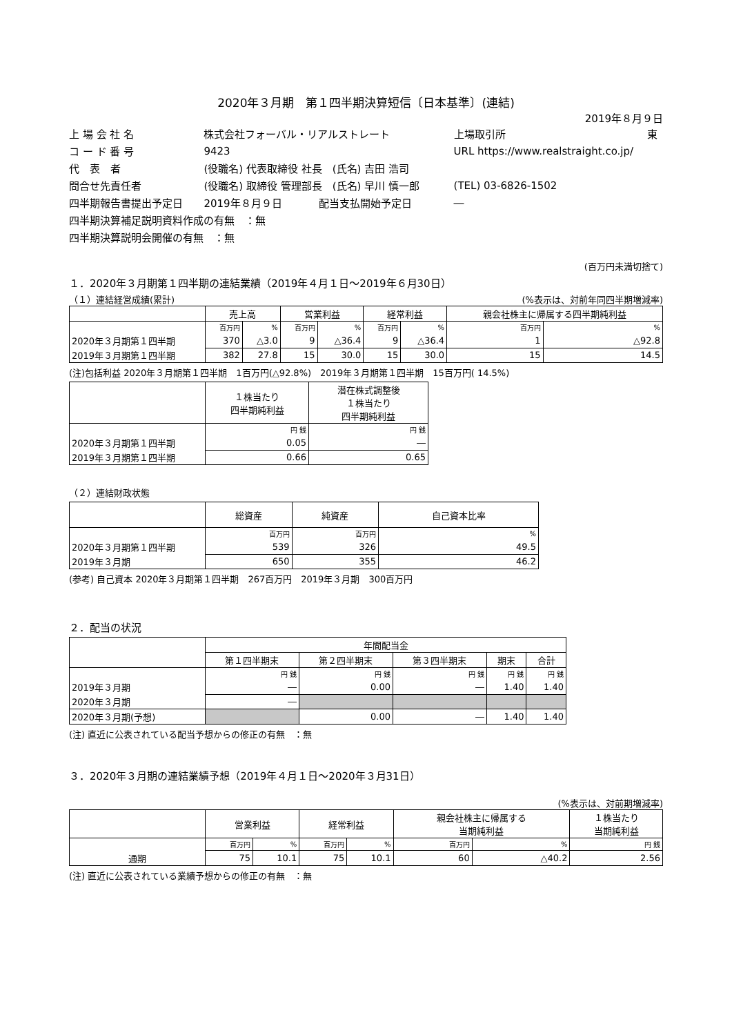2020年３月期　第１四半期決算短信〔日本基準〕(連結)
2019年８月９日
| 上 場 会 社 名 | 株式会社フォーバル・リアルストレート | | 上場取引所 | 東 |
| コ ー ド 番 号 | 9423 | | URL https://www.realstraight.co.jp/ | |
| 代 表 者 | (役職名) 代表取締役 社長 (氏名) 吉田 浩司 | | | |
| 問合せ先責任者 | (役職名) 取締役 管理部長 (氏名) 早川 慎一郎 | | (TEL) 03-6826-1502 | |
| 四半期報告書提出予定日 | 2019年８月９日 | 配当支払開始予定日 | ― | |
| 四半期決算補足説明資料作成の有無 ：無 | | | | |
| 四半期決算説明会開催の有無 ：無 | | | | |
(百万円未満切捨て)
１．2020年３月期第１四半期の連結業績（2019年４月１日～2019年６月30日）
（１）連結経営成績(累計) (%表示は、対前年同四半期増減率)
| | 売上高 | | 営業利益 | | 経常利益 | | 親会社株主に帰属する四半期純利益 | |
| --- | --- | --- | --- | --- | --- | --- | --- | --- |
| | 百万円 | % | 百万円 | % | 百万円 | % | 百万円 | % |
| 2020年３月期第１四半期 | 370 | △3.0 | 9 | △36.4 | 9 | △36.4 | 1 | △92.8 |
| 2019年３月期第１四半期 | 382 | 27.8 | 15 | 30.0 | 15 | 30.0 | 15 | 14.5 |
(注)包括利益 2020年３月期第１四半期　1百万円(△92.8%)　2019年３月期第１四半期　15百万円( 14.5%)
| | １株当たり 四半期純利益 | 潜在株式調整後 １株当たり 四半期純利益 |
| --- | --- | --- |
| | 円 銭 | 円 銭 |
| 2020年３月期第１四半期 | 0.05 | ― |
| 2019年３月期第１四半期 | 0.66 | 0.65 |
（２）連結財政状態
| | 総資産 | 純資産 | 自己資本比率 |
| --- | --- | --- | --- |
| | 百万円 | 百万円 | % |
| 2020年３月期第１四半期 | 539 | 326 | 49.5 |
| 2019年３月期 | 650 | 355 | 46.2 |
(参考) 自己資本 2020年３月期第１四半期　267百万円　2019年３月期　300百万円
２．配当の状況
| | 年間配当金 | | | | |
| --- | --- | --- | --- | --- | --- |
| | 第１四半期末 | 第２四半期末 | 第３四半期末 | 期末 | 合計 |
| | 円 銭 | 円 銭 | 円 銭 | 円 銭 | 円 銭 |
| 2019年３月期 | ― | 0.00 | ― | 1.40 | 1.40 |
| 2020年３月期 | ― | | | | |
| 2020年３月期(予想) | | 0.00 | ― | 1.40 | 1.40 |
(注) 直近に公表されている配当予想からの修正の有無　：無
３．2020年３月期の連結業績予想（2019年４月１日～2020年３月31日）
(%表示は、対前期増減率)
| | 営業利益 | | 経常利益 | | 親会社株主に帰属する 当期純利益 | | １株当たり 当期純利益 |
| --- | --- | --- | --- | --- | --- | --- | --- |
| | 百万円 | % | 百万円 | % | 百万円 | % | 円 銭 |
| 通期 | 75 | 10.1 | 75 | 10.1 | 60 | △40.2 | 2.56 |
(注) 直近に公表されている業績予想からの修正の有無　：無